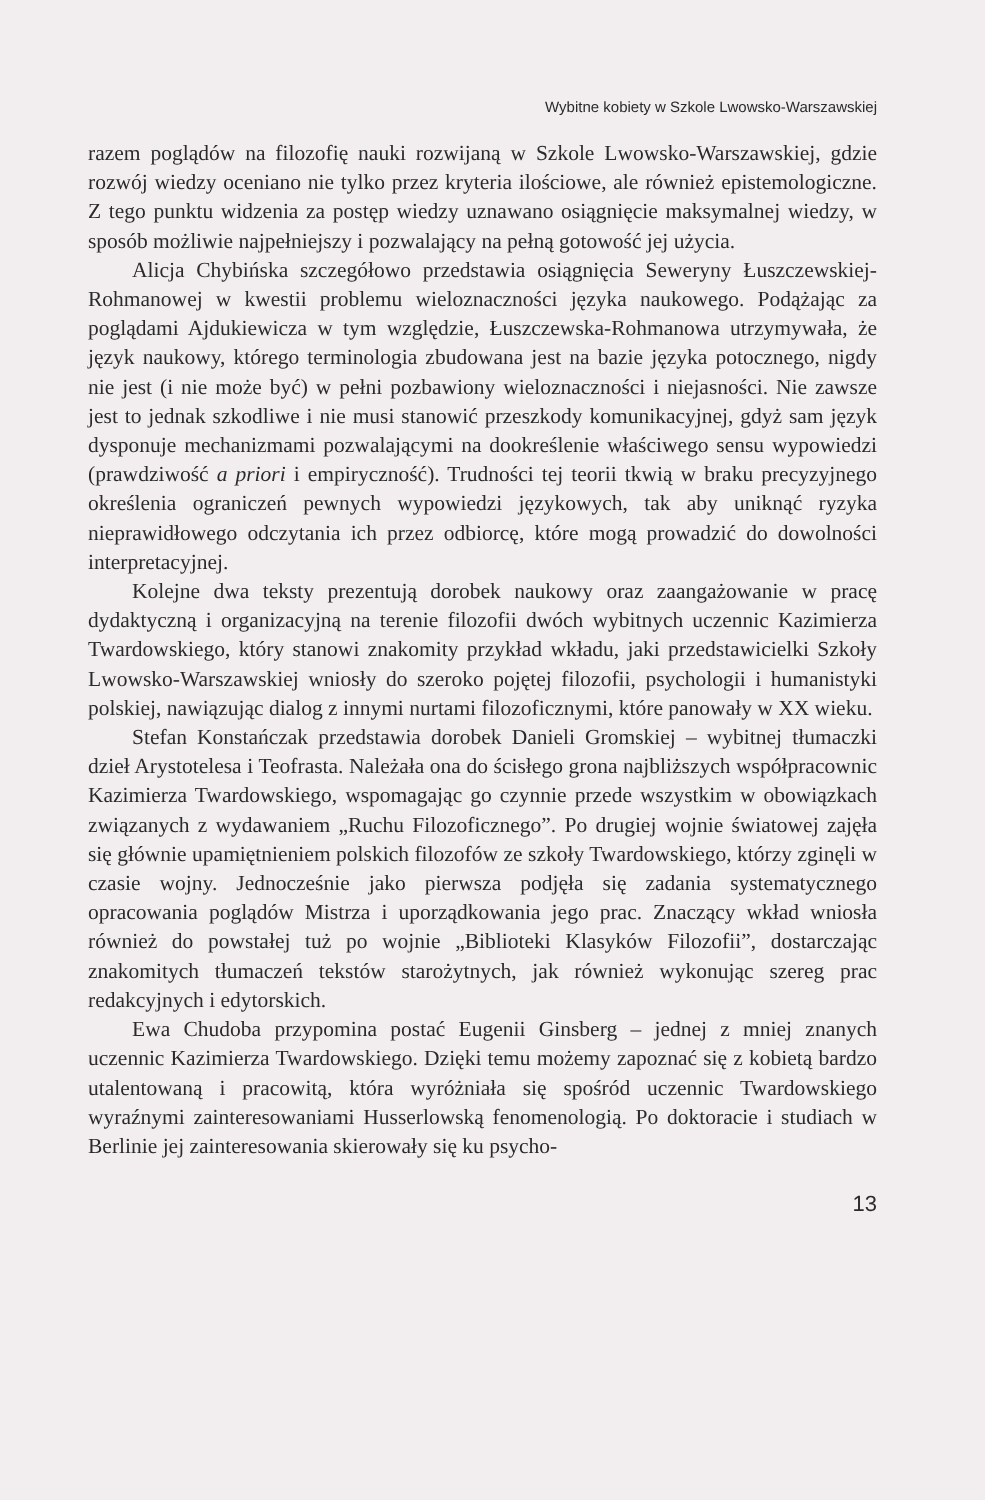Wybitne kobiety w Szkole Lwowsko-Warszawskiej
razem poglądów na filozofię nauki rozwijaną w Szkole Lwowsko-Warszawskiej, gdzie rozwój wiedzy oceniano nie tylko przez kryteria ilościowe, ale również epistemologiczne. Z tego punktu widzenia za postęp wiedzy uznawano osiągnięcie maksymalnej wiedzy, w sposób możliwie najpełniejszy i pozwalający na pełną gotowość jej użycia.
Alicja Chybińska szczegółowo przedstawia osiągnięcia Seweryny Łuszczewskiej-Rohmanowej w kwestii problemu wieloznaczności języka naukowego. Podążając za poglądami Ajdukiewicza w tym względzie, Łuszczewska-Rohmanowa utrzymywała, że język naukowy, którego terminologia zbudowana jest na bazie języka potocznego, nigdy nie jest (i nie może być) w pełni pozbawiony wieloznaczności i niejasności. Nie zawsze jest to jednak szkodliwe i nie musi stanowić przeszkody komunikacyjnej, gdyż sam język dysponuje mechanizmami pozwalającymi na dookreślenie właściwego sensu wypowiedzi (prawdziwość a priori i empiryczność). Trudności tej teorii tkwią w braku precyzyjnego określenia ograniczeń pewnych wypowiedzi językowych, tak aby uniknąć ryzyka nieprawidłowego odczytania ich przez odbiorcę, które mogą prowadzić do dowolności interpretacyjnej.
Kolejne dwa teksty prezentują dorobek naukowy oraz zaangażowanie w pracę dydaktyczną i organizacyjną na terenie filozofii dwóch wybitnych uczennic Kazimierza Twardowskiego, który stanowi znakomity przykład wkładu, jaki przedstawicielki Szkoły Lwowsko-Warszawskiej wniosły do szeroko pojętej filozofii, psychologii i humanistyki polskiej, nawiązując dialog z innymi nurtami filozoficznymi, które panowały w XX wieku.
Stefan Konstańczak przedstawia dorobek Danieli Gromskiej – wybitnej tłumaczki dzieł Arystotelesa i Teofrasta. Należała ona do ścisłego grona najbliższych współpracownic Kazimierza Twardowskiego, wspomagając go czynnie przede wszystkim w obowiązkach związanych z wydawaniem „Ruchu Filozoficznego”. Po drugiej wojnie światowej zajęła się głównie upamiętnieniem polskich filozofów ze szkoły Twardowskiego, którzy zginęli w czasie wojny. Jednocześnie jako pierwsza podjęła się zadania systematycznego opracowania poglądów Mistrza i uporządkowania jego prac. Znaczący wkład wniosła również do powstałej tuż po wojnie „Biblioteki Klasyków Filozofii”, dostarczając znakomitych tłumaczeń tekstów starożytnych, jak również wykonując szereg prac redakcyjnych i edytorskich.
Ewa Chudoba przypomina postać Eugenii Ginsberg – jednej z mniej znanych uczennic Kazimierza Twardowskiego. Dzięki temu możemy zapoznać się z kobietą bardzo utalentowaną i pracowitą, która wyróżniała się spośród uczennic Twardowskiego wyraźnymi zainteresowaniami Husserlowską fenomenologią. Po doktoracie i studiach w Berlinie jej zainteresowania skierowały się ku psycho-
13